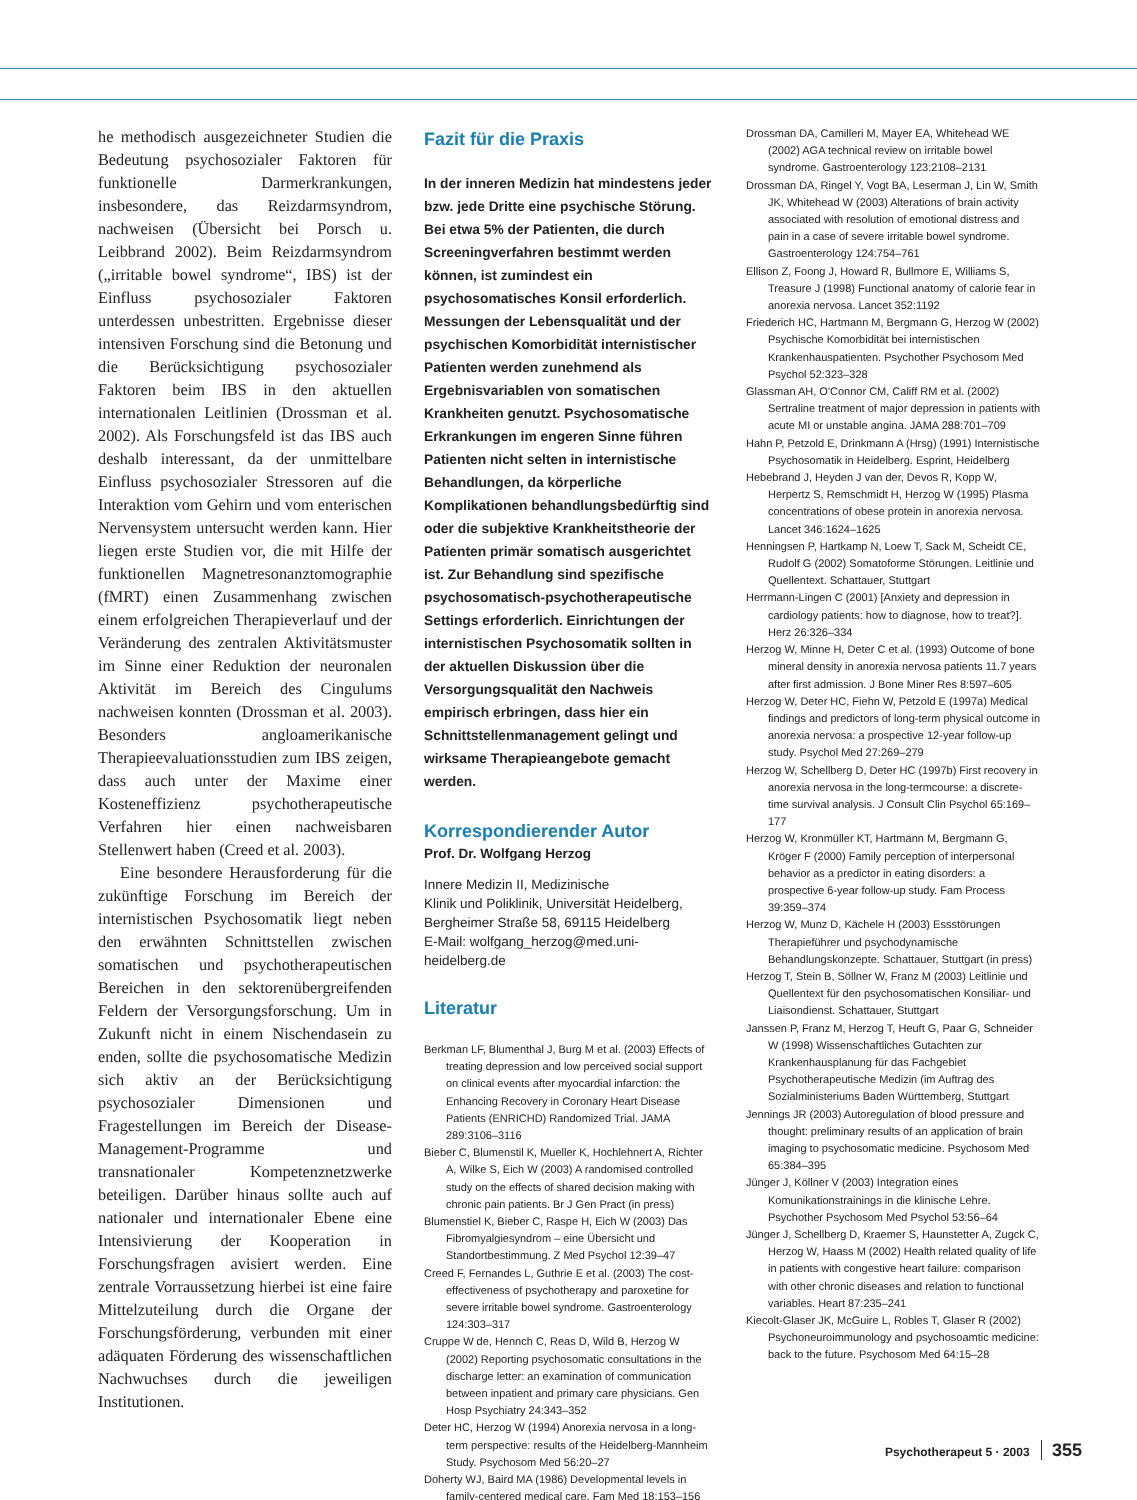he methodisch ausgezeichneter Studien die Bedeutung psychosozialer Faktoren für funktionelle Darmerkrankungen, insbesondere, das Reizdarmsyndrom, nachweisen (Übersicht bei Porsch u. Leibbrand 2002). Beim Reizdarmsyndrom („irritable bowel syndrome“, IBS) ist der Einfluss psychosozialer Faktoren unterdessen unbestritten. Ergebnisse dieser intensiven Forschung sind die Betonung und die Berücksichtigung psychosozialer Faktoren beim IBS in den aktuellen internationalen Leitlinien (Drossman et al. 2002). Als Forschungsfeld ist das IBS auch deshalb interessant, da der unmittelbare Einfluss psychosozialer Stressoren auf die Interaktion vom Gehirn und vom enterischen Nervensystem untersucht werden kann. Hier liegen erste Studien vor, die mit Hilfe der funktionellen Magnetresonanztomographie (fMRT) einen Zusammenhang zwischen einem erfolgreichen Therapieverlauf und der Veränderung des zentralen Aktivitätsmuster im Sinne einer Reduktion der neuronalen Aktivität im Bereich des Cingulums nachweisen konnten (Drossman et al. 2003). Besonders angloamerikanische Therapieevaluationsstudien zum IBS zeigen, dass auch unter der Maxime einer Kosteneffizienz psychotherapeutische Verfahren hier einen nachweisbaren Stellenwert haben (Creed et al. 2003).
Eine besondere Herausforderung für die zukünftige Forschung im Bereich der internistischen Psychosomatik liegt neben den erwähnten Schnittstellen zwischen somatischen und psychotherapeutischen Bereichen in den sektorenübergreifenden Feldern der Versorgungsforschung. Um in Zukunft nicht in einem Nischendasein zu enden, sollte die psychosomatische Medizin sich aktiv an der Berücksichtigung psychosozialer Dimensionen und Fragestellungen im Bereich der Disease-Management-Programme und transnationaler Kompetenznetzwerke beteiligen. Darüber hinaus sollte auch auf nationaler und internationaler Ebene eine Intensivierung der Kooperation in Forschungsfragen avisiert werden. Eine zentrale Vorraussetzung hierbei ist eine faire Mittelzuteilung durch die Organe der Forschungsförderung, verbunden mit einer adäquaten Förderung des wissenschaftlichen Nachwuchses durch die jeweiligen Institutionen.
Fazit für die Praxis
In der inneren Medizin hat mindestens jeder bzw. jede Dritte eine psychische Störung. Bei etwa 5% der Patienten, die durch Screeningverfahren bestimmt werden können, ist zumindest ein psychosomatisches Konsil erforderlich. Messungen der Lebensqualität und der psychischen Komorbidität internistischer Patienten werden zunehmend als Ergebnisvariablen von somatischen Krankheiten genutzt. Psychosomatische Erkrankungen im engeren Sinne führen Patienten nicht selten in internistische Behandlungen, da körperliche Komplikationen behandlungsbedürftig sind oder die subjektive Krankheitstheorie der Patienten primär somatisch ausgerichtet ist. Zur Behandlung sind spezifische psychosomatisch-psychotherapeutische Settings erforderlich. Einrichtungen der internistischen Psychosomatik sollten in der aktuellen Diskussion über die Versorgungsqualität den Nachweis empirisch erbringen, dass hier ein Schnittstellenmanagement gelingt und wirksame Therapieangebote gemacht werden.
Korrespondierender Autor
Prof. Dr. Wolfgang Herzog
Innere Medizin II, Medizinische
Klinik und Poliklinik, Universität Heidelberg,
Bergheimer Straße 58, 69115 Heidelberg
E-Mail: wolfgang_herzog@med.uni-heidelberg.de
Literatur
Berkman LF, Blumenthal J, Burg M et al. (2003) Effects of treating depression and low perceived social support on clinical events after myocardial infarction: the Enhancing Recovery in Coronary Heart Disease Patients (ENRICHD) Randomized Trial. JAMA 289:3106–3116
Bieber C, Blumenstil K, Mueller K, Hochlehnert A, Richter A, Wilke S, Eich W (2003) A randomised controlled study on the effects of shared decision making with chronic pain patients. Br J Gen Pract (in press)
Blumenstiel K, Bieber C, Raspe H, Eich W (2003) Das Fibromyalgiesyndrom – eine Übersicht und Standortbestimmung. Z Med Psychol 12:39–47
Creed F, Fernandes L, Guthrie E et al. (2003) The cost-effectiveness of psychotherapy and paroxetine for severe irritable bowel syndrome. Gastroenterology 124:303–317
Cruppe W de, Hennch C, Reas D, Wild B, Herzog W (2002) Reporting psychosomatic consultations in the discharge letter: an examination of communication between inpatient and primary care physicians. Gen Hosp Psychiatry 24:343–352
Deter HC, Herzog W (1994) Anorexia nervosa in a long-term perspective: results of the Heidelberg-Mannheim Study. Psychosom Med 56:20–27
Doherty WJ, Baird MA (1986) Developmental levels in family-centered medical care. Fam Med 18:153–156
Drossman DA, Camilleri M, Mayer EA, Whitehead WE (2002) AGA technical review on irritable bowel syndrome. Gastroenterology 123:2108–2131
Drossman DA, Ringel Y, Vogt BA, Leserman J, Lin W, Smith JK, Whitehead W (2003) Alterations of brain activity associated with resolution of emotional distress and pain in a case of severe irritable bowel syndrome. Gastroenterology 124:754–761
Ellison Z, Foong J, Howard R, Bullmore E, Williams S, Treasure J (1998) Functional anatomy of calorie fear in anorexia nervosa. Lancet 352:1192
Friederich HC, Hartmann M, Bergmann G, Herzog W (2002) Psychische Komorbidität bei internistischen Krankenhauspatienten. Psychother Psychosom Med Psychol 52:323–328
Glassman AH, O'Connor CM, Califf RM et al. (2002) Sertraline treatment of major depression in patients with acute MI or unstable angina. JAMA 288:701–709
Hahn P, Petzold E, Drinkmann A (Hrsg) (1991) Internistische Psychosomatik in Heidelberg. Esprint, Heidelberg
Hebebrand J, Heyden J van der, Devos R, Kopp W, Herpertz S, Remschmidt H, Herzog W (1995) Plasma concentrations of obese protein in anorexia nervosa. Lancet 346:1624–1625
Henningsen P, Hartkamp N, Loew T, Sack M, Scheidt CE, Rudolf G (2002) Somatoforme Störungen. Leitlinie und Quellentext. Schattauer, Stuttgart
Herrmann-Lingen C (2001) [Anxiety and depression in cardiology patients: how to diagnose, how to treat?]. Herz 26:326–334
Herzog W, Minne H, Deter C et al. (1993) Outcome of bone mineral density in anorexia nervosa patients 11.7 years after first admission. J Bone Miner Res 8:597–605
Herzog W, Deter HC, Fiehn W, Petzold E (1997a) Medical findings and predictors of long-term physical outcome in anorexia nervosa: a prospective 12-year follow-up study. Psychol Med 27:269–279
Herzog W, Schellberg D, Deter HC (1997b) First recovery in anorexia nervosa in the long-termcourse: a discrete-time survival analysis. J Consult Clin Psychol 65:169–177
Herzog W, Kronmüller KT, Hartmann M, Bergmann G, Kröger F (2000) Family perception of interpersonal behavior as a predictor in eating disorders: a prospective 6-year follow-up study. Fam Process 39:359–374
Herzog W, Munz D, Kächele H (2003) Essstörungen Therapieführer und psychodynamische Behandlungskonzepte. Schattauer, Stuttgart (in press)
Herzog T, Stein B, Söllner W, Franz M (2003) Leitlinie und Quellentext für den psychosomatischen Konsiliar- und Liaisondienst. Schattauer, Stuttgart
Janssen P, Franz M, Herzog T, Heuft G, Paar G, Schneider W (1998) Wissenschaftliches Gutachten zur Krankenhausplanung für das Fachgebiet Psychotherapeutische Medizin (im Auftrag des Sozialministeriums Baden Württemberg, Stuttgart
Jennings JR (2003) Autoregulation of blood pressure and thought: preliminary results of an application of brain imaging to psychosomatic medicine. Psychosom Med 65:384–395
Jünger J, Köllner V (2003) Integration eines Komunikationstrainings in die klinische Lehre. Psychother Psychosom Med Psychol 53:56–64
Jünger J, Schellberg D, Kraemer S, Haunstetter A, Zugck C, Herzog W, Haass M (2002) Health related quality of life in patients with congestive heart failure: comparison with other chronic diseases and relation to functional variables. Heart 87:235–241
Kiecolt-Glaser JK, McGuire L, Robles T, Glaser R (2002) Psychoneuroimmunology and psychosoamtic medicine: back to the future. Psychosom Med 64:15–28
Psychotherapeut 5 · 2003 355